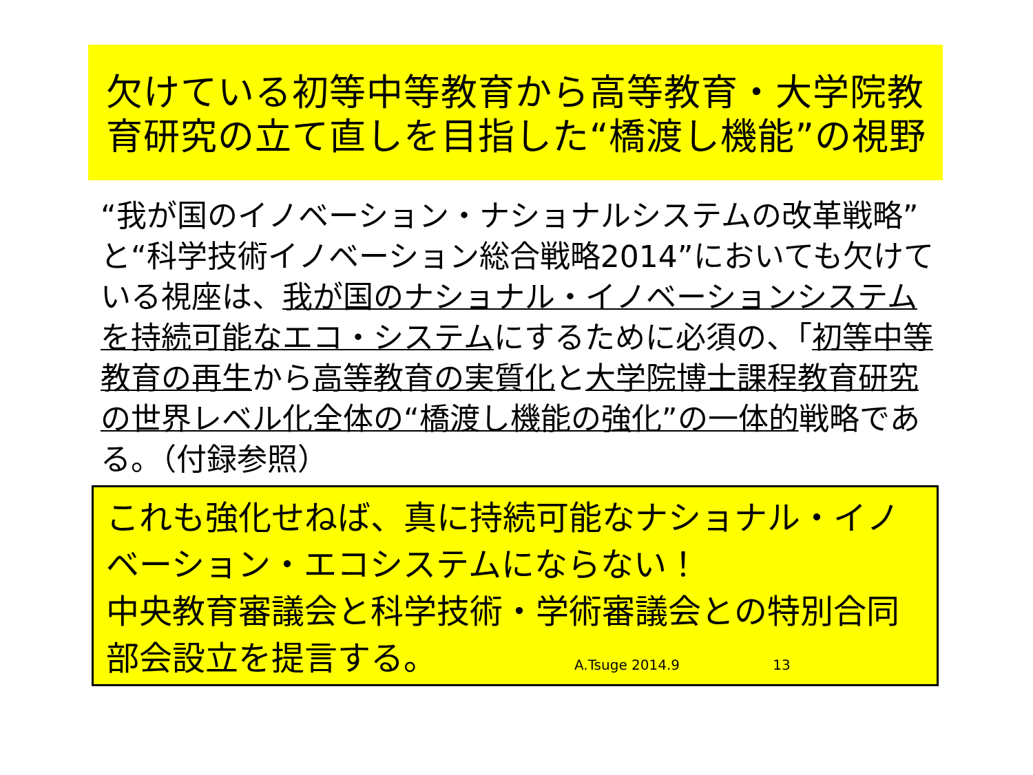欠けている初等中等教育から高等教育・大学院教育研究の立て直しを目指した“橋渡し機能”の視野
“我が国のイノベーション・ナショナルシステムの改革戦略”と“科学技術イノベーション総合戦略2014”においても欠けている視座は、我が国のナショナル・イノベーションシステムを持続可能なエコ・システムにするために必須の、「初等中等教育の再生から高等教育の実質化と大学院博士課程教育研究の世界レベル化全体の“橋渡し機能の強化”の一体的戦略である。（付録参照）
これも強化せねば、真に持続可能なナショナル・イノベーション・エコシステムにならない！
中央教育審議会と科学技術・学術審議会との特別合同部会設立を提言する。 A.Tsuge 2014.9 13